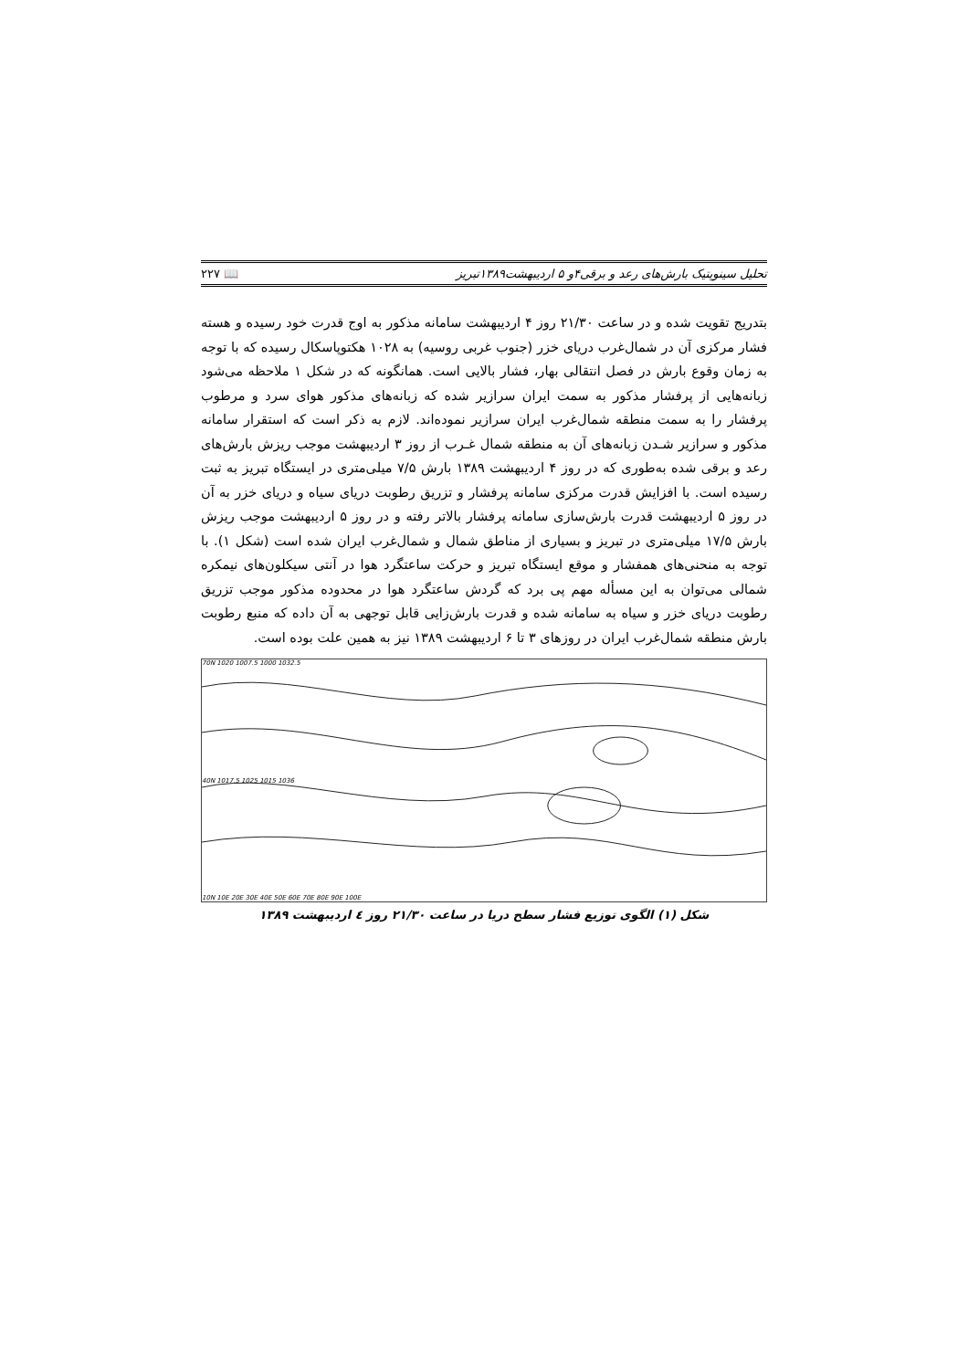تحلیل سینوپتیک بارش‌های رعد و برقی۴و ۵ اردیبهشت۱۳۸۹تبریز 📖 ۲۲۷
بتدریج تقویت شده و در ساعت ۲۱/۳۰ روز ۴ اردیبهشت سامانه مذکور به اوج قدرت خود رسیده و هسته فشار مرکزی آن در شمال‌غرب دریای خزر (جنوب غربی روسیه) به ۱۰۲۸ هکتوپاسکال رسیده که با توجه به زمان وقوع بارش در فصل انتقالی بهار، فشار بالایی است. همانگونه که در شکل ۱ ملاحظه می‌شود زبانه‌هایی از پرفشار مذکور به سمت ایران سرازیر شده که زبانه‌های مذکور هوای سرد و مرطوب پرفشار را به سمت منطقه شمال‌غرب ایران سرازیر نموده‌اند. لازم به ذکر است که استقرار سامانه مذکور و سرازیر شـدن زبانه‌های آن به منطقه شمال غـرب از روز ۳ اردیبهشت موجب ریزش بارش‌های رعد و برقی شده به‌طوری که در روز ۴ اردیبهشت ۱۳۸۹ بارش ۷/۵ میلی‌متری در ایستگاه تبریز به ثبت رسیده است. با افزایش قدرت مرکزی سامانه پرفشار و تزریق رطوبت دریای سیاه و دریای خزر به آن در روز ۵ اردیبهشت قدرت بارش‌سازی سامانه پرفشار بالاتر رفته و در روز ۵ اردیبهشت موجب ریزش بارش ۱۷/۵ میلی‌متری در تبریز و بسیاری از مناطق شمال و شمال‌غرب ایران شده است (شکل ۱). با توجه به منحنی‌های همفشار و موقع ایستگاه تبریز و حرکت ساعتگرد هوا در آنتی سیکلون‌های نیمکره شمالی می‌توان به این مسأله مهم پی برد که گردش ساعتگرد هوا در محدوده مذکور موجب تزریق رطوبت دریای خزر و سیاه به سامانه شده و قدرت بارش‌زایی قابل توجهی به آن داده که منبع رطوبت بارش منطقه شمال‌غرب ایران در روزهای ۳ تا ۶ اردیبهشت ۱۳۸۹ نیز به همین علت بوده است.
70N 1020 1007.5 1000 1032.5
40N 1017.5 1025 1015 1036
10N 10E 20E 30E 40E 50E 60E 70E 80E 90E 100E
شکل (۱) الگوی توزیع فشار سطح دریا در ساعت ۲۱/۳۰ روز ٤ اردیبهشت ۱۳۸۹